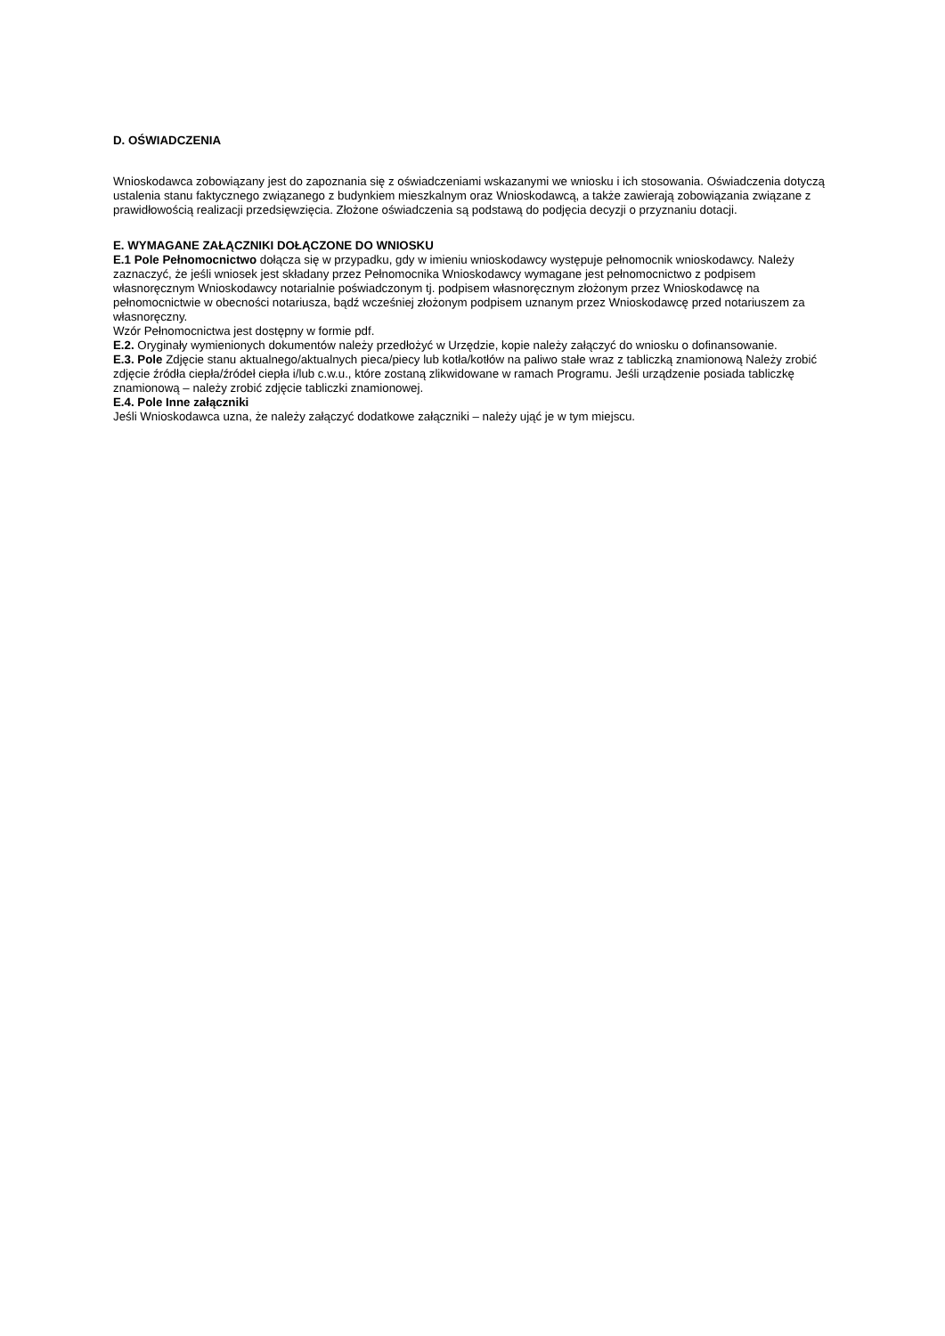D. OŚWIADCZENIA
Wnioskodawca zobowiązany jest do zapoznania się z oświadczeniami wskazanymi we wniosku i ich stosowania. Oświadczenia dotyczą ustalenia stanu faktycznego związanego z budynkiem mieszkalnym oraz Wnioskodawcą, a także zawierają zobowiązania związane z prawidłowością realizacji przedsięwzięcia. Złożone oświadczenia są podstawą do podjęcia decyzji o przyznaniu dotacji.
E. WYMAGANE ZAŁĄCZNIKI DOŁĄCZONE DO WNIOSKU
E.1 Pole Pełnomocnictwo dołącza się w przypadku, gdy w imieniu wnioskodawcy występuje pełnomocnik wnioskodawcy. Należy zaznaczyć, że jeśli wniosek jest składany przez Pełnomocnika Wnioskodawcy wymagane jest pełnomocnictwo z podpisem własnoręcznym Wnioskodawcy notarialnie poświadczonym tj. podpisem własnoręcznym złożonym przez Wnioskodawcę na pełnomocnictwie w obecności notariusza, bądź wcześniej złożonym podpisem uznanym przez Wnioskodawcę przed notariuszem za własnoręczny.
Wzór Pełnomocnictwa jest dostępny w formie pdf.
E.2. Oryginały wymienionych dokumentów należy przedłożyć w Urzędzie, kopie należy załączyć do wniosku o dofinansowanie.
E.3. Pole Zdjęcie stanu aktualnego/aktualnych pieca/piecy lub kotła/kotłów na paliwo stałe wraz z tabliczką znamionową Należy zrobić zdjęcie źródła ciepła/źródeł ciepła i/lub c.w.u., które zostaną zlikwidowane w ramach Programu. Jeśli urządzenie posiada tabliczkę znamionową – należy zrobić zdjęcie tabliczki znamionowej.
E.4. Pole Inne załączniki
Jeśli Wnioskodawca uzna, że należy załączyć dodatkowe załączniki – należy ująć je w tym miejscu.